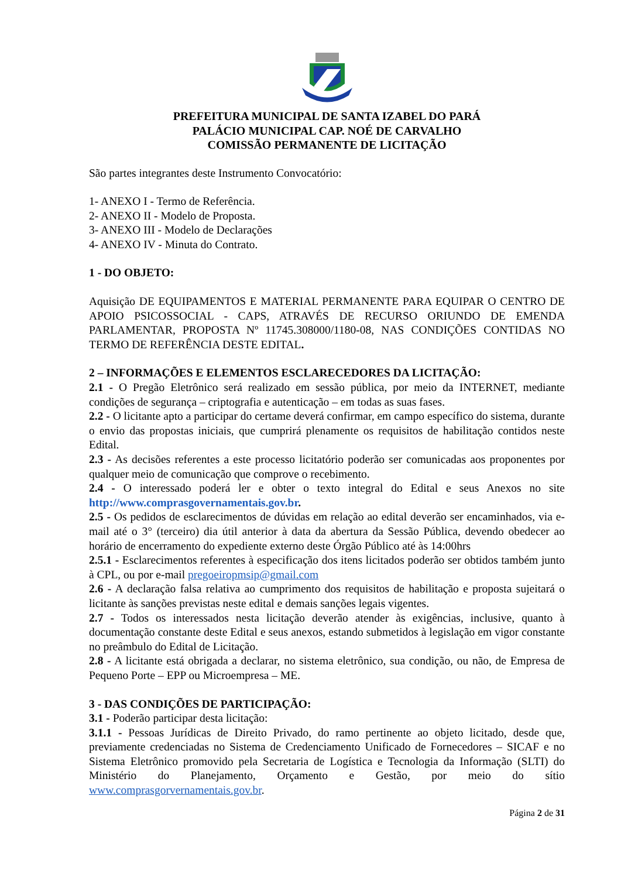PREFEITURA MUNICIPAL DE SANTA IZABEL DO PARÁ
PALÁCIO MUNICIPAL CAP. NOÉ DE CARVALHO
COMISSÃO PERMANENTE DE LICITAÇÃO
São partes integrantes deste Instrumento Convocatório:
1- ANEXO I - Termo de Referência.
2- ANEXO II - Modelo de Proposta.
3- ANEXO III - Modelo de Declarações
4- ANEXO IV - Minuta do Contrato.
1 - DO OBJETO:
Aquisição DE EQUIPAMENTOS E MATERIAL PERMANENTE PARA EQUIPAR O CENTRO DE APOIO PSICOSSOCIAL - CAPS, ATRAVÉS DE RECURSO ORIUNDO DE EMENDA PARLAMENTAR, PROPOSTA Nº 11745.308000/1180-08, NAS CONDIÇÕES CONTIDAS NO TERMO DE REFERÊNCIA DESTE EDITAL.
2 – INFORMAÇÕES E ELEMENTOS ESCLARECEDORES DA LICITAÇÃO:
2.1 - O Pregão Eletrônico será realizado em sessão pública, por meio da INTERNET, mediante condições de segurança – criptografia e autenticação – em todas as suas fases.
2.2 - O licitante apto a participar do certame deverá confirmar, em campo específico do sistema, durante o envio das propostas iniciais, que cumprirá plenamente os requisitos de habilitação contidos neste Edital.
2.3 - As decisões referentes a este processo licitatório poderão ser comunicadas aos proponentes por qualquer meio de comunicação que comprove o recebimento.
2.4 - O interessado poderá ler e obter o texto integral do Edital e seus Anexos no site http://www.comprasgovernamentais.gov.br.
2.5 - Os pedidos de esclarecimentos de dúvidas em relação ao edital deverão ser encaminhados, via e-mail até o 3° (terceiro) dia útil anterior à data da abertura da Sessão Pública, devendo obedecer ao horário de encerramento do expediente externo deste Órgão Público até às 14:00hrs
2.5.1 - Esclarecimentos referentes à especificação dos itens licitados poderão ser obtidos também junto à CPL, ou por e-mail pregoeiropmsip@gmail.com
2.6 - A declaração falsa relativa ao cumprimento dos requisitos de habilitação e proposta sujeitará o licitante às sanções previstas neste edital e demais sanções legais vigentes.
2.7 - Todos os interessados nesta licitação deverão atender às exigências, inclusive, quanto à documentação constante deste Edital e seus anexos, estando submetidos à legislação em vigor constante no preâmbulo do Edital de Licitação.
2.8 - A licitante está obrigada a declarar, no sistema eletrônico, sua condição, ou não, de Empresa de Pequeno Porte – EPP ou Microempresa – ME.
3 - DAS CONDIÇÕES DE PARTICIPAÇÃO:
3.1 - Poderão participar desta licitação:
3.1.1 - Pessoas Jurídicas de Direito Privado, do ramo pertinente ao objeto licitado, desde que, previamente credenciadas no Sistema de Credenciamento Unificado de Fornecedores – SICAF e no Sistema Eletrônico promovido pela Secretaria de Logística e Tecnologia da Informação (SLTI) do Ministério do Planejamento, Orçamento e Gestão, por meio do sítio www.comprasgorvernamentais.gov.br.
Página 2 de 31